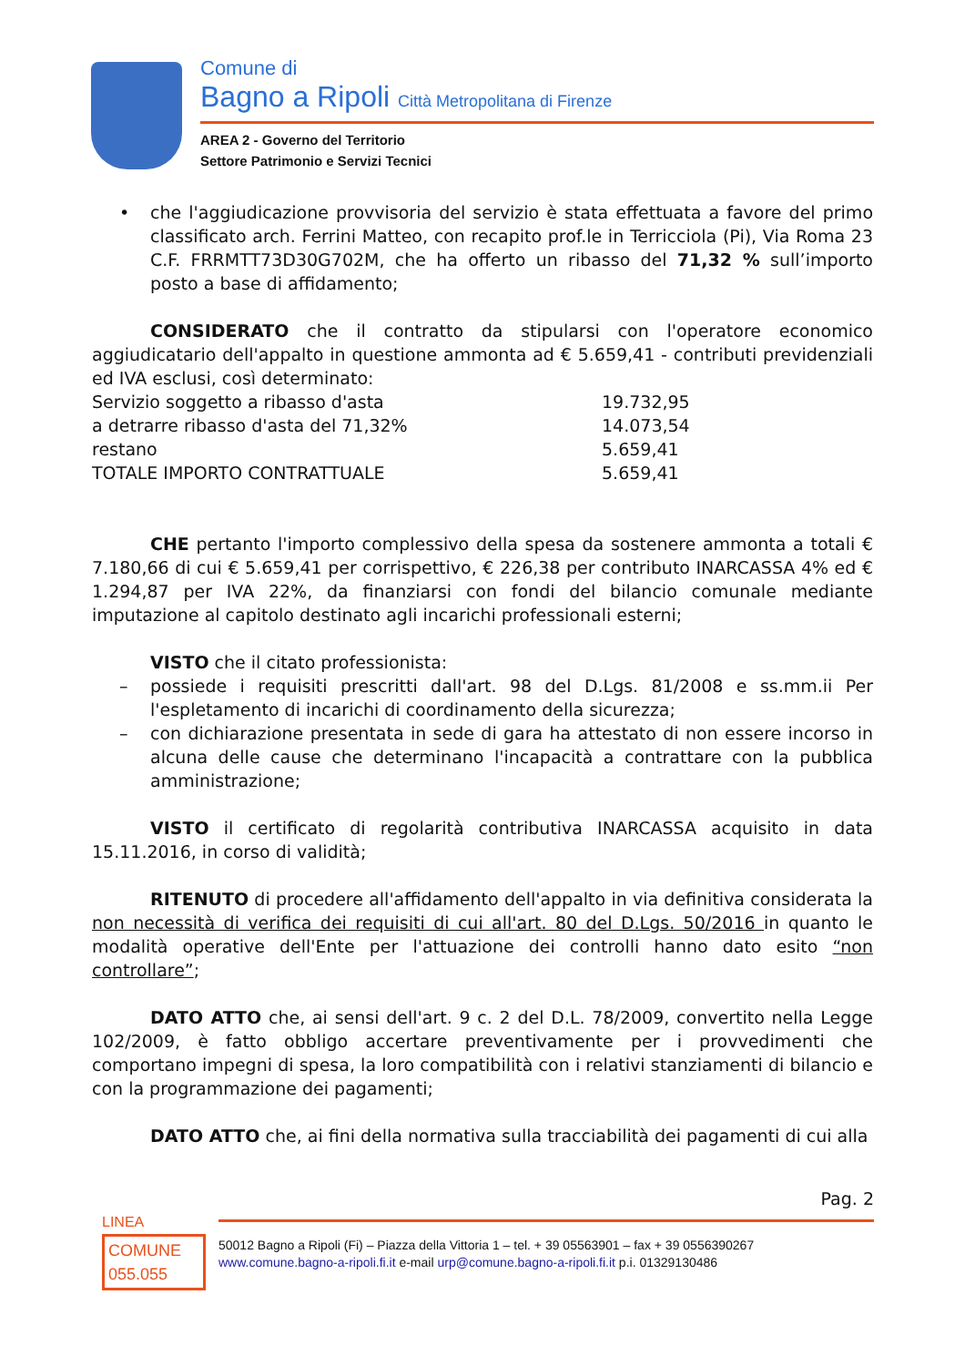Comune di
Bagno a Ripoli Città Metropolitana di Firenze
AREA 2 - Governo del Territorio
Settore Patrimonio e Servizi Tecnici
• che l'aggiudicazione provvisoria del servizio è stata effettuata a favore del primo classificato arch. Ferrini Matteo, con recapito prof.le in Terricciola (Pi), Via Roma 23 C.F. FRRMTT73D30G702M, che ha offerto un ribasso del 71,32 % sull’importo posto a base di affidamento;
CONSIDERATO che il contratto da stipularsi con l'operatore economico aggiudicatario dell'appalto in questione ammonta ad € 5.659,41 - contributi previdenziali ed IVA esclusi, così determinato:
| Servizio soggetto a ribasso d'asta | 19.732,95 |
| a detrarre ribasso d'asta del 71,32% | 14.073,54 |
| restano | 5.659,41 |
| TOTALE IMPORTO CONTRATTUALE | 5.659,41 |
CHE pertanto l'importo complessivo della spesa da sostenere ammonta a totali € 7.180,66 di cui € 5.659,41 per corrispettivo, € 226,38 per contributo INARCASSA 4% ed € 1.294,87 per IVA 22%, da finanziarsi con fondi del bilancio comunale mediante imputazione al capitolo destinato agli incarichi professionali esterni;
VISTO che il citato professionista:
– possiede i requisiti prescritti dall'art. 98 del D.Lgs. 81/2008 e ss.mm.ii Per l'espletamento di incarichi di coordinamento della sicurezza;
– con dichiarazione presentata in sede di gara ha attestato di non essere incorso in alcuna delle cause che determinano l'incapacità a contrattare con la pubblica amministrazione;
VISTO il certificato di regolarità contributiva INARCASSA acquisito in data 15.11.2016, in corso di validità;
RITENUTO di procedere all'affidamento dell'appalto in via definitiva considerata la non necessità di verifica dei requisiti di cui all'art. 80 del D.Lgs. 50/2016 in quanto le modalità operative dell'Ente per l'attuazione dei controlli hanno dato esito “non controllare”;
DATO ATTO che, ai sensi dell'art. 9 c. 2 del D.L. 78/2009, convertito nella Legge 102/2009, è fatto obbligo accertare preventivamente per i provvedimenti che comportano impegni di spesa, la loro compatibilità con i relativi stanziamenti di bilancio e con la programmazione dei pagamenti;
DATO ATTO che, ai fini della normativa sulla tracciabilità dei pagamenti di cui alla
Pag. 2
LINEA
COMUNE
055.055
50012 Bagno a Ripoli (Fi) – Piazza della Vittoria 1 – tel. + 39 05563901 – fax + 39 0556390267
www.comune.bagno-a-ripoli.fi.it e-mail urp@comune.bagno-a-ripoli.fi.it p.i. 01329130486